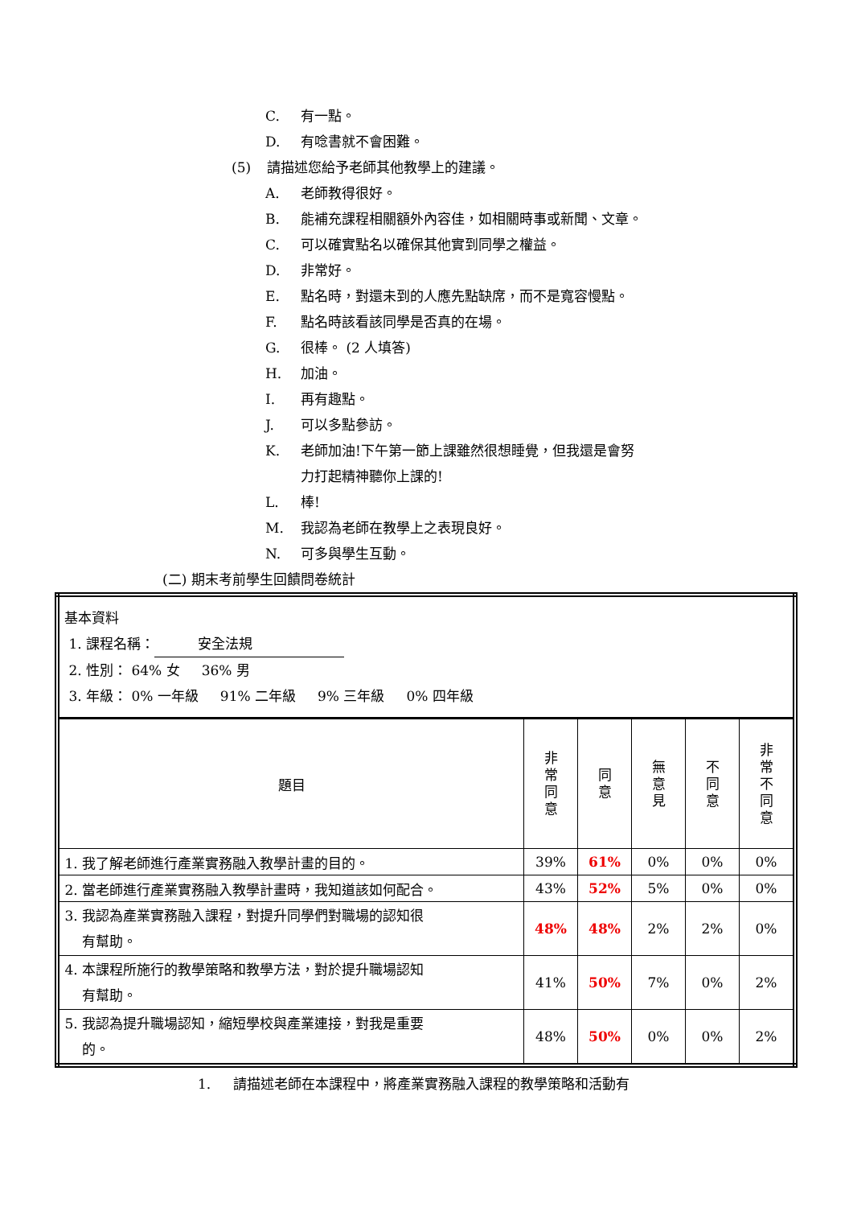C. 有一點。
D. 有唸書就不會困難。
(5) 請描述您給予老師其他教學上的建議。
A. 老師教得很好。
B. 能補充課程相關額外內容佳，如相關時事或新聞、文章。
C. 可以確實點名以確保其他實到同學之權益。
D. 非常好。
E. 點名時，對還未到的人應先點缺席，而不是寬容慢點。
F. 點名時該看該同學是否真的在場。
G. 很棒。 (2 人填答)
H. 加油。
I. 再有趣點。
J. 可以多點參訪。
K. 老師加油!下午第一節上課雖然很想睡覺，但我還是會努
力打起精神聽你上課的!
L. 棒!
M. 我認為老師在教學上之表現良好。
N. 可多與學生互動。
(二) 期末考前學生回饋問卷統計
| 基本資料 1. 課程名稱： 安全法規 2. 性別： 64% 女 36% 男 3. 年級： 0% 一年級 91% 二年級 9% 三年級 0% 四年級 | | | | | |
| 題目 | 非 常 同 意 | 同 意 | 無 意 見 | 不 同 意 | 非 常 不 同 意 |
| 1. 我了解老師進行產業實務融入教學計畫的目的。 | 39% | 61% | 0% | 0% | 0% |
| 2. 當老師進行產業實務融入教學計畫時，我知道該如何配合。 | 43% | 52% | 5% | 0% | 0% |
| 3. 我認為產業實務融入課程，對提升同學們對職場的認知很 有幫助。 | 48% | 48% | 2% | 2% | 0% |
| 4. 本課程所施行的教學策略和教學方法，對於提升職場認知 有幫助。 | 41% | 50% | 7% | 0% | 2% |
| 5. 我認為提升職場認知，縮短學校與產業連接，對我是重要 的。 | 48% | 50% | 0% | 0% | 2% |
1. 請描述老師在本課程中，將產業實務融入課程的教學策略和活動有